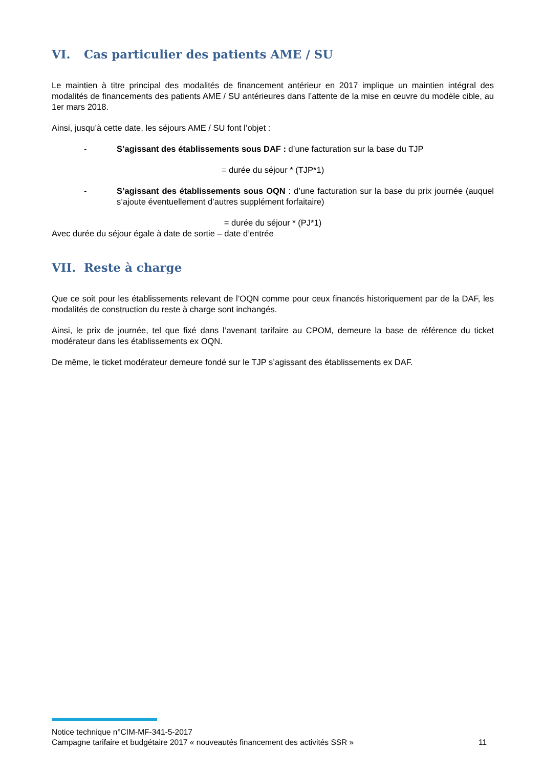VI. Cas particulier des patients AME / SU
Le maintien à titre principal des modalités de financement antérieur en 2017 implique un maintien intégral des modalités de financements des patients AME / SU antérieures dans l’attente de la mise en œuvre du modèle cible, au 1er mars 2018.
Ainsi, jusqu’à cette date, les séjours AME / SU font l’objet :
- S’agissant des établissements sous DAF : d’une facturation sur la base du TJP
= durée du séjour * (TJP*1)
- S’agissant des établissements sous OQN : d’une facturation sur la base du prix journée (auquel s’ajoute éventuellement d’autres supplément forfaitaire)
= durée du séjour * (PJ*1)
Avec durée du séjour égale à date de sortie – date d’entrée
VII. Reste à charge
Que ce soit pour les établissements relevant de l’OQN comme pour ceux financés historiquement par de la DAF, les modalités de construction du reste à charge sont inchangés.
Ainsi, le prix de journée, tel que fixé dans l’avenant tarifaire au CPOM, demeure la base de référence du ticket modérateur dans les établissements ex OQN.
De même, le ticket modérateur demeure fondé sur le TJP s’agissant des établissements ex DAF.
Notice technique n°CIM-MF-341-5-2017
Campagne tarifaire et budgétaire 2017 « nouveautés financement des activités SSR » 11